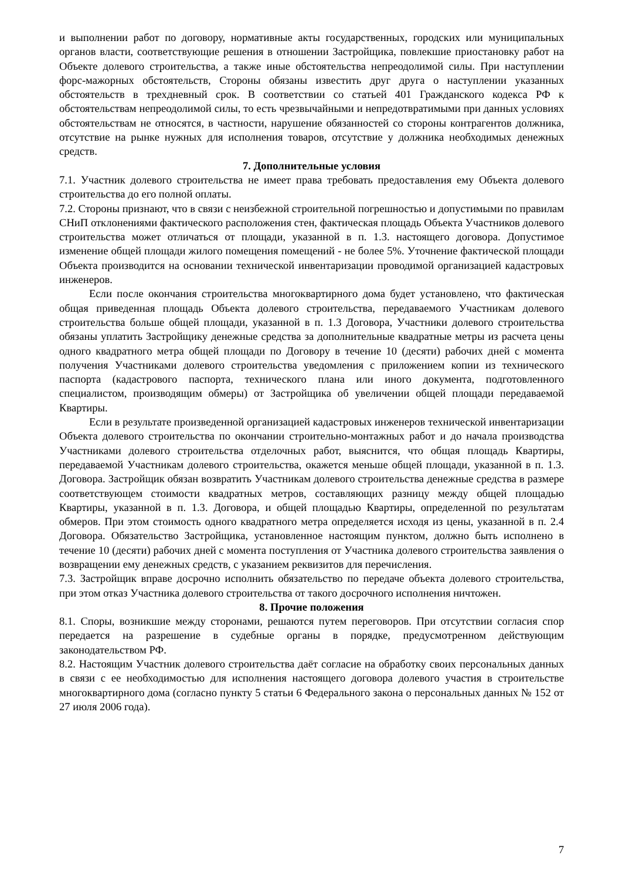и выполнении работ по договору, нормативные акты государственных, городских или муниципальных органов власти, соответствующие решения в отношении Застройщика, повлекшие приостановку работ на Объекте долевого строительства, а также иные обстоятельства непреодолимой силы. При наступлении форс-мажорных обстоятельств, Стороны обязаны известить друг друга о наступлении указанных обстоятельств в трехдневный срок. В соответствии со статьей 401 Гражданского кодекса РФ к обстоятельствам непреодолимой силы, то есть чрезвычайными и непредотвратимыми при данных условиях обстоятельствам не относятся, в частности, нарушение обязанностей со стороны контрагентов должника, отсутствие на рынке нужных для исполнения товаров, отсутствие у должника необходимых денежных средств.
7. Дополнительные условия
7.1. Участник долевого строительства не имеет права требовать предоставления ему Объекта долевого строительства до его полной оплаты.
7.2. Стороны признают, что в связи с неизбежной строительной погрешностью и допустимыми по правилам СНиП отклонениями фактического расположения стен, фактическая площадь Объекта Участников долевого строительства может отличаться от площади, указанной в п. 1.3. настоящего договора. Допустимое изменение общей площади жилого помещения помещений - не более 5%. Уточнение фактической площади Объекта производится на основании технической инвентаризации проводимой организацией кадастровых инженеров.
Если после окончания строительства многоквартирного дома будет установлено, что фактическая общая приведенная площадь Объекта долевого строительства, передаваемого Участникам долевого строительства больше общей площади, указанной в п. 1.3 Договора, Участники долевого строительства обязаны уплатить Застройщику денежные средства за дополнительные квадратные метры из расчета цены одного квадратного метра общей площади по Договору в течение 10 (десяти) рабочих дней с момента получения Участниками долевого строительства уведомления с приложением копии из технического паспорта (кадастрового паспорта, технического плана или иного документа, подготовленного специалистом, производящим обмеры) от Застройщика об увеличении общей площади передаваемой Квартиры.
Если в результате произведенной организацией кадастровых инженеров технической инвентаризации Объекта долевого строительства по окончании строительно-монтажных работ и до начала производства Участниками долевого строительства отделочных работ, выяснится, что общая площадь Квартиры, передаваемой Участникам долевого строительства, окажется меньше общей площади, указанной в п. 1.3. Договора. Застройщик обязан возвратить Участникам долевого строительства денежные средства в размере соответствующем стоимости квадратных метров, составляющих разницу между общей площадью Квартиры, указанной в п. 1.3. Договора, и общей площадью Квартиры, определенной по результатам обмеров. При этом стоимость одного квадратного метра определяется исходя из цены, указанной в п. 2.4 Договора. Обязательство Застройщика, установленное настоящим пунктом, должно быть исполнено в течение 10 (десяти) рабочих дней с момента поступления от Участника долевого строительства заявления о возвращении ему денежных средств, с указанием реквизитов для перечисления.
7.3. Застройщик вправе досрочно исполнить обязательство по передаче объекта долевого строительства, при этом отказ Участника долевого строительства от такого досрочного исполнения ничтожен.
8. Прочие положения
8.1. Споры, возникшие между сторонами, решаются путем переговоров. При отсутствии согласия спор передается на разрешение в судебные органы в порядке, предусмотренном действующим законодательством РФ.
8.2. Настоящим Участник долевого строительства даёт согласие на обработку своих персональных данных в связи с ее необходимостью для исполнения настоящего договора долевого участия в строительстве многоквартирного дома (согласно пункту 5 статьи 6 Федерального закона о персональных данных № 152 от 27 июля 2006 года).
7